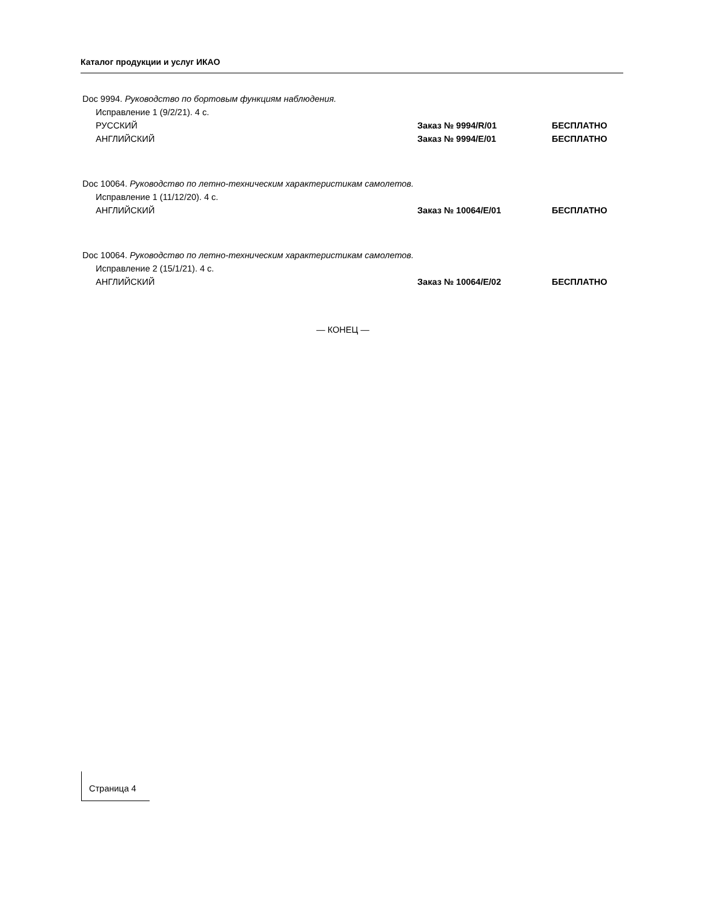Каталог продукции и услуг ИКАО
Doc 9994. Руководство по бортовым функциям наблюдения.
Исправление 1 (9/2/21). 4 с.
РУССКИЙ Заказ № 9994/R/01 БЕСПЛАТНО
АНГЛИЙСКИЙ Заказ № 9994/E/01 БЕСПЛАТНО
Doc 10064. Руководство по летно-техническим характеристикам самолетов.
Исправление 1 (11/12/20). 4 с.
АНГЛИЙСКИЙ Заказ № 10064/E/01 БЕСПЛАТНО
Doc 10064. Руководство по летно-техническим характеристикам самолетов.
Исправление 2 (15/1/21). 4 с.
АНГЛИЙСКИЙ Заказ № 10064/E/02 БЕСПЛАТНО
— КОНЕЦ —
Страница 4